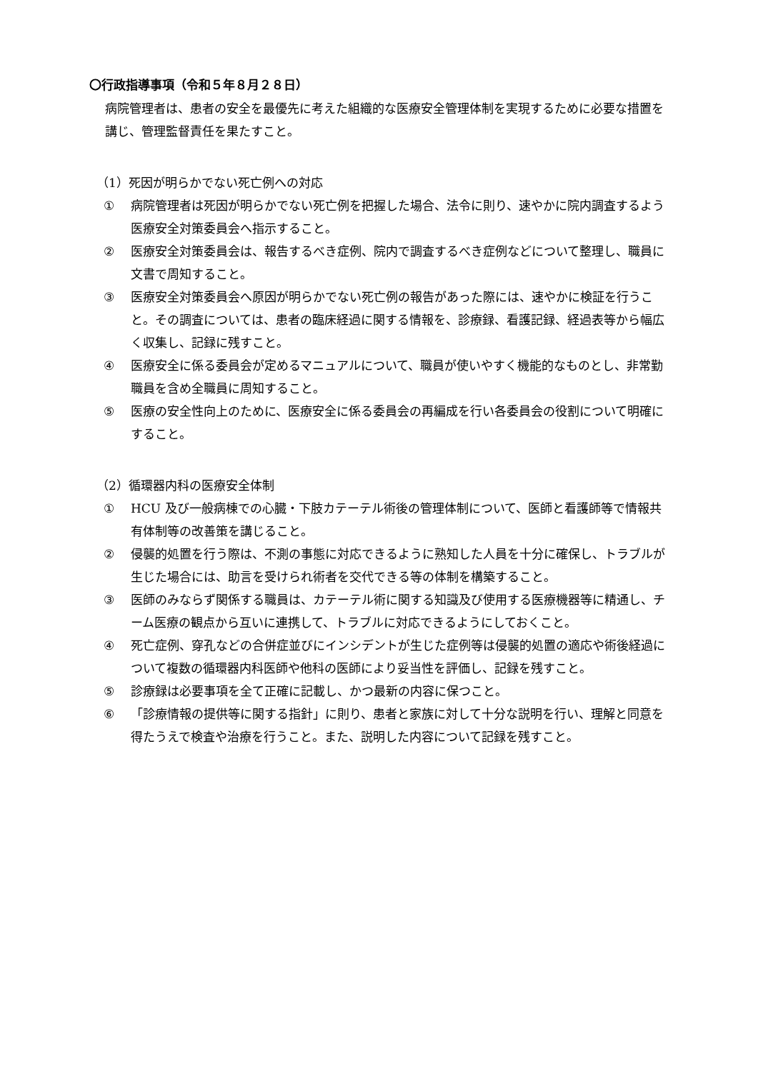〇行政指導事項（令和５年８月２８日）
病院管理者は、患者の安全を最優先に考えた組織的な医療安全管理体制を実現するために必要な措置を講じ、管理監督責任を果たすこと。
（1）死因が明らかでない死亡例への対応
① 病院管理者は死因が明らかでない死亡例を把握した場合、法令に則り、速やかに院内調査するよう医療安全対策委員会へ指示すること。
② 医療安全対策委員会は、報告するべき症例、院内で調査するべき症例などについて整理し、職員に文書で周知すること。
③ 医療安全対策委員会へ原因が明らかでない死亡例の報告があった際には、速やかに検証を行うこと。その調査については、患者の臨床経過に関する情報を、診療録、看護記録、経過表等から幅広く収集し、記録に残すこと。
④ 医療安全に係る委員会が定めるマニュアルについて、職員が使いやすく機能的なものとし、非常勤職員を含め全職員に周知すること。
⑤ 医療の安全性向上のために、医療安全に係る委員会の再編成を行い各委員会の役割について明確にすること。
（2）循環器内科の医療安全体制
① HCU 及び一般病棟での心臓・下肢カテーテル術後の管理体制について、医師と看護師等で情報共有体制等の改善策を講じること。
② 侵襲的処置を行う際は、不測の事態に対応できるように熟知した人員を十分に確保し、トラブルが生じた場合には、助言を受けられ術者を交代できる等の体制を構築すること。
③ 医師のみならず関係する職員は、カテーテル術に関する知識及び使用する医療機器等に精通し、チーム医療の観点から互いに連携して、トラブルに対応できるようにしておくこと。
④ 死亡症例、穿孔などの合併症並びにインシデントが生じた症例等は侵襲的処置の適応や術後経過について複数の循環器内科医師や他科の医師により妥当性を評価し、記録を残すこと。
⑤ 診療録は必要事項を全て正確に記載し、かつ最新の内容に保つこと。
⑥ 「診療情報の提供等に関する指針」に則り、患者と家族に対して十分な説明を行い、理解と同意を得たうえで検査や治療を行うこと。また、説明した内容について記録を残すこと。